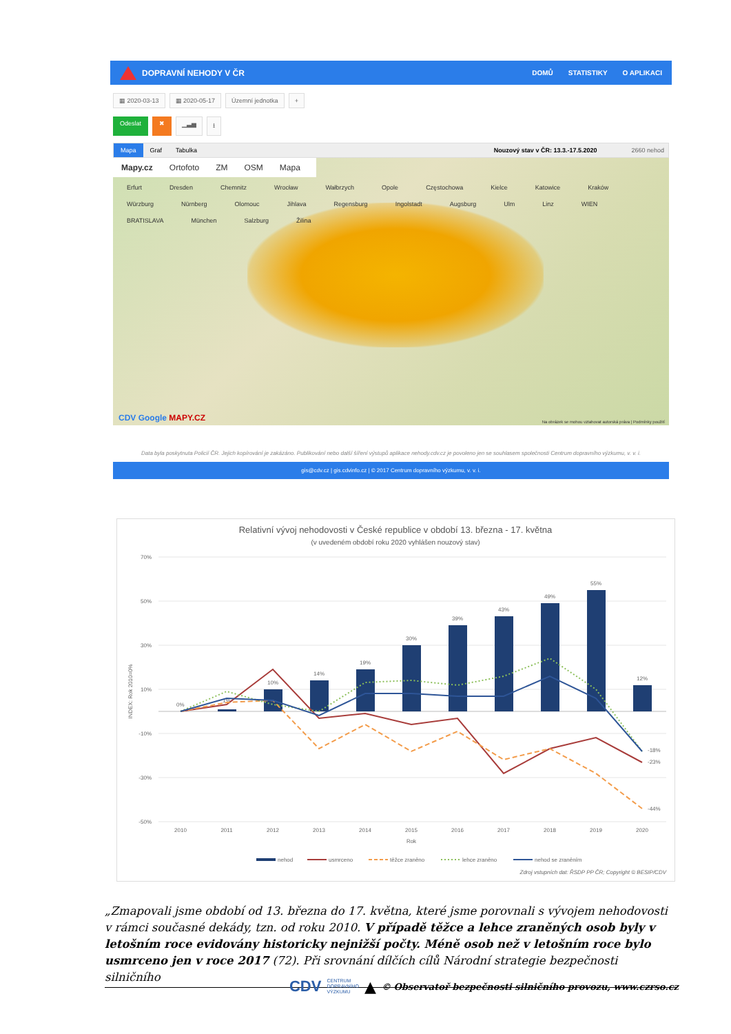DOPRAVNÍ NEHODY V ČR DOMŮ STATISTIKY O APLIKACI
▦ 2020-03-13 ▦ 2020-05-17 Územní jednotka +
Odeslat ✖ ▁▃▅ ⭳
Mapa Graf Tabulka Nouzový stav v ČR: 13.3.-17.5.2020 2660 nehod
Mapy.cz Ortofoto ZM OSM Mapa
Erfurt Dresden Chemnitz Wrocław Wałbrzych Opole Częstochowa Kielce Katowice Kraków Würzburg Nürnberg Olomouc Jihlava Regensburg Ingolstadt Augsburg Ulm Linz WIEN BRATISLAVA München Salzburg Žilina
CDV Google MAPY.CZ
Na obrázek se mohou vztahovat autorská práva | Podmínky použití
Data byla poskytnuta Policií ČR. Jejich kopírování je zakázáno. Publikování nebo další šíření výstupů aplikace nehody.cdv.cz je povoleno jen se souhlasem společnosti Centrum dopravního výzkumu, v. v. i.
gis@cdv.cz | gis.cdvinfo.cz | © 2017 Centrum dopravního výzkumu, v. v. i.
Relativní vývoj nehodovosti v České republice v období 13. března - 17. května
(v uvedeném období roku 2020 vyhlášen nouzový stav)
70%
50%
30%
10%
-10%
-30%
-50%
INDEX: Rok 2010=0%
0%
1%
10%
14%
19%
30%
39%
43%
49%
55%
12%
-18%
-23%
-44%
2010
2011
2012
2013
2014
2015
2016
2017
2018
2019
2020
Rok
nehod
usmrceno
těžce zraněno
lehce zraněno
nehod se zraněním
Zdroj vstupních dat: ŘSDP PP ČR; Copyright © BESIP/CDV
„Zmapovali jsme období od 13. března do 17. května, které jsme porovnali s vývojem nehodovosti v rámci současné dekády, tzn. od roku 2010. V případě těžce a lehce zraněných osob byly v letošním roce evidovány historicky nejnižší počty. Méně osob než v letošním roce bylo usmrceno jen v roce 2017 (72). Při srovnání dílčích cílů Národní strategie bezpečnosti silničního
CDV CENTRUM
DOPRAVNÍHO
VÝZKUMU ▲ © Observatoř bezpečnosti silničního provozu, www.czrso.cz